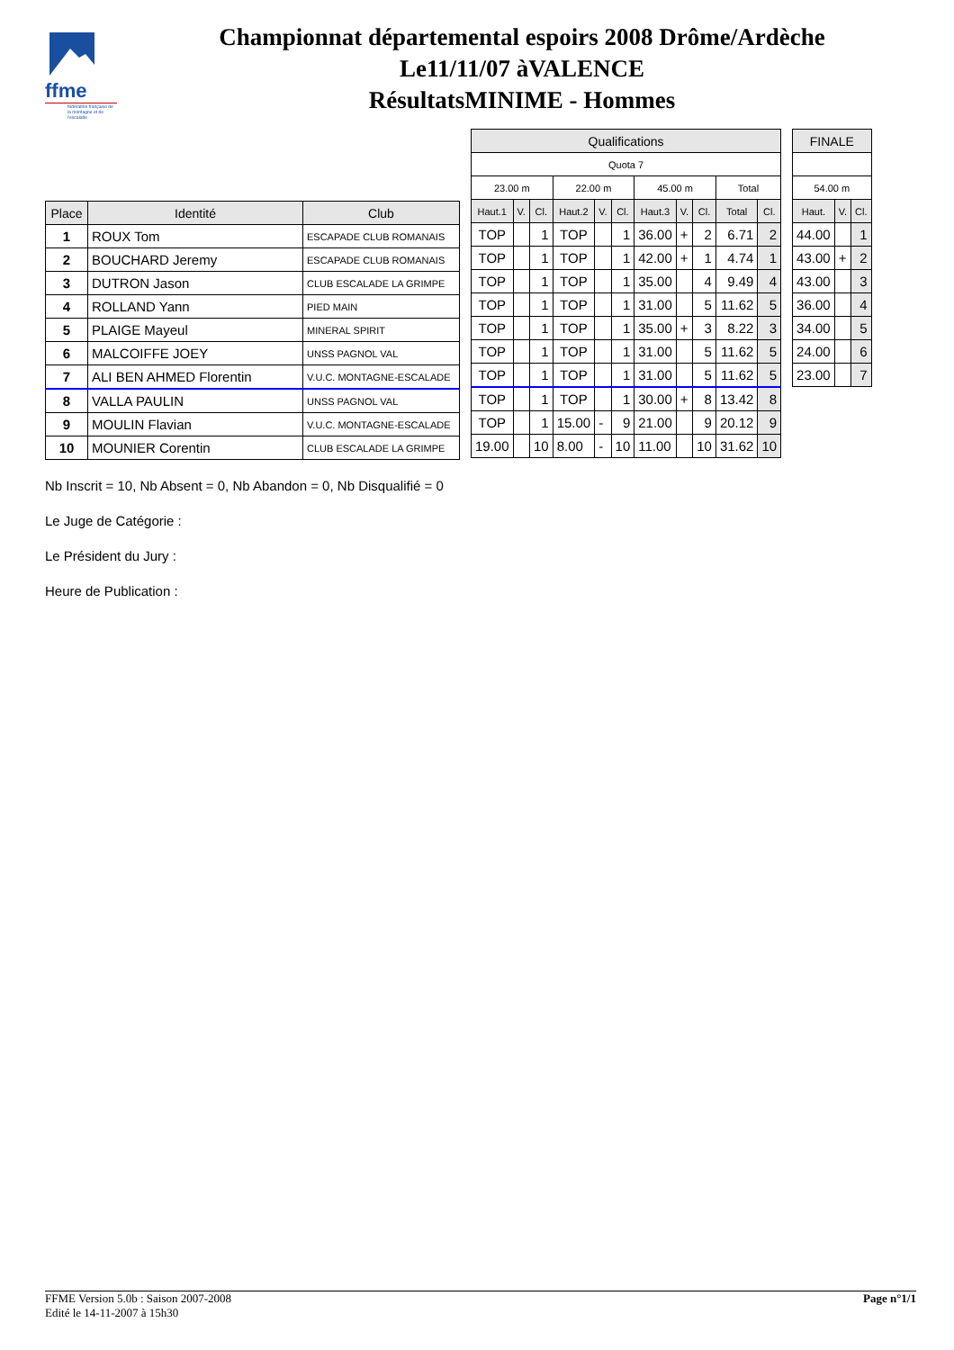ffme
fédération française de la montagne et de l'escalade
Championnat départemental espoirs 2008 Drôme/Ardèche
Le11/11/07 àVALENCE
RésultatsMINIME - Hommes
| Place | Identité | Club |
| --- | --- | --- |
| 1 | ROUX Tom | ESCAPADE CLUB ROMANAIS |
| 2 | BOUCHARD Jeremy | ESCAPADE CLUB ROMANAIS |
| 3 | DUTRON Jason | CLUB ESCALADE LA GRIMPE |
| 4 | ROLLAND Yann | PIED MAIN |
| 5 | PLAIGE Mayeul | MINERAL SPIRIT |
| 6 | MALCOIFFE JOEY | UNSS PAGNOL VAL |
| 7 | ALI BEN AHMED Florentin | V.U.C. MONTAGNE-ESCALADE |
| 8 | VALLA PAULIN | UNSS PAGNOL VAL |
| 9 | MOULIN Flavian | V.U.C. MONTAGNE-ESCALADE |
| 10 | MOUNIER Corentin | CLUB ESCALADE LA GRIMPE |
| Qualifications | | | | | | | | | | |
| --- | --- | --- | --- | --- | --- | --- | --- | --- | --- | --- |
| Quota 7 | | | | | | | | | | |
| 23.00 m | | | 22.00 m | | | 45.00 m | | | Total | |
| Haut.1 | V. | Cl. | Haut.2 | V. | Cl. | Haut.3 | V. | Cl. | Total | Cl. |
| TOP | | 1 | TOP | | 1 | 36.00 | + | 2 | 6.71 | 2 |
| TOP | | 1 | TOP | | 1 | 42.00 | + | 1 | 4.74 | 1 |
| TOP | | 1 | TOP | | 1 | 35.00 | | 4 | 9.49 | 4 |
| TOP | | 1 | TOP | | 1 | 31.00 | | 5 | 11.62 | 5 |
| TOP | | 1 | TOP | | 1 | 35.00 | + | 3 | 8.22 | 3 |
| TOP | | 1 | TOP | | 1 | 31.00 | | 5 | 11.62 | 5 |
| TOP | | 1 | TOP | | 1 | 31.00 | | 5 | 11.62 | 5 |
| TOP | | 1 | TOP | | 1 | 30.00 | + | 8 | 13.42 | 8 |
| TOP | | 1 | 15.00 | - | 9 | 21.00 | | 9 | 20.12 | 9 |
| 19.00 | | 10 | 8.00 | - | 10 | 11.00 | | 10 | 31.62 | 10 |
| FINALE | | |
| --- | --- | --- |
| 54.00 m | | |
| Haut. | V. | Cl. |
| 44.00 | | 1 |
| 43.00 | + | 2 |
| 43.00 | | 3 |
| 36.00 | | 4 |
| 34.00 | | 5 |
| 24.00 | | 6 |
| 23.00 | | 7 |
Nb Inscrit = 10, Nb Absent = 0, Nb Abandon = 0, Nb Disqualifié = 0
Le Juge de Catégorie :
Le Président du Jury :
Heure de Publication :
FFME Version 5.0b : Saison 2007-2008
Edité le 14-11-2007 à 15h30
Page n°1/1